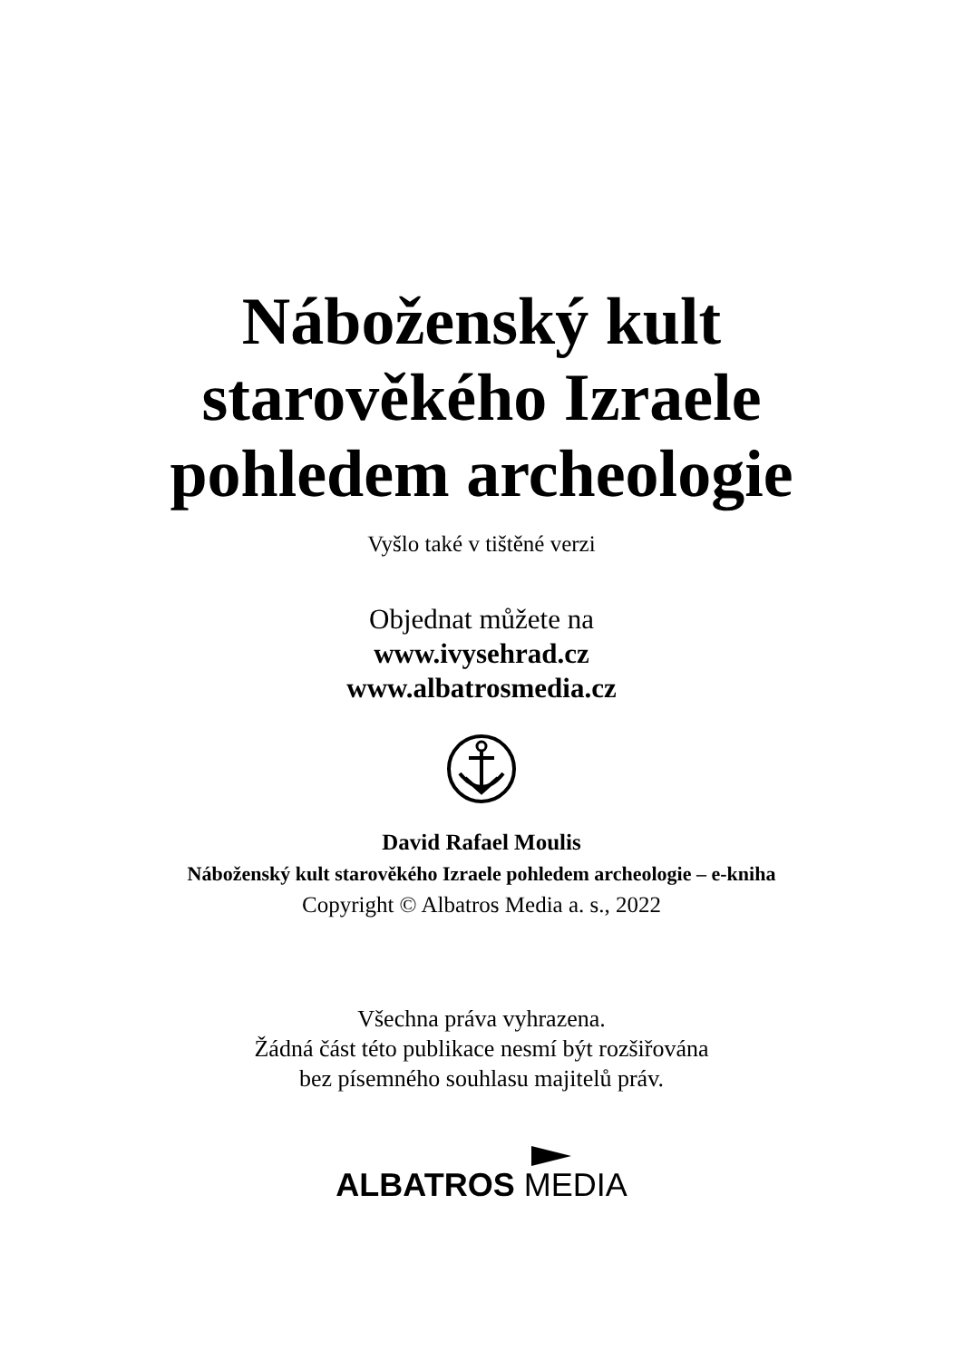Náboženský kult
starověkého Izraele
pohledem archeologie
Vyšlo také v tištěné verzi
Objednat můžete na
www.ivysehrad.cz
www.albatrosmedia.cz
David Rafael Moulis
Náboženský kult starověkého Izraele pohledem archeologie – e-kniha
Copyright © Albatros Media a. s., 2022
Všechna práva vyhrazena.
Žádná část této publikace nesmí být rozšiřována
bez písemného souhlasu majitelů práv.
ALBATROS MEDIA